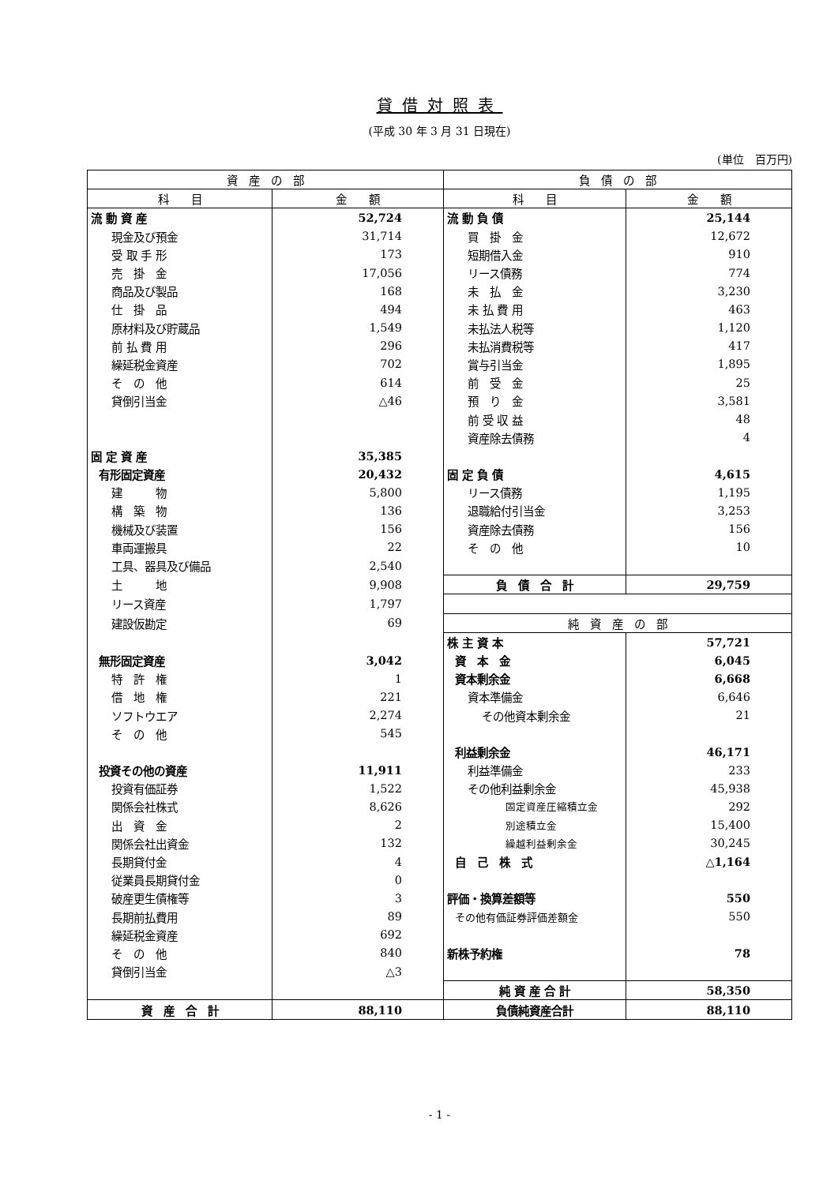貸借対照表
(平成 30 年 3 月 31 日現在)
(単位　百万円)
| 資 産 の 部 | | 負 債 の 部 | |
| --- | --- | --- | --- |
| 科 目 | 金 額 | 科 目 | 金 額 |
| 流 動 資 産 | 52,724 | 流 動 負 債 | 25,144 |
| 現金及び預金 | 31,714 | 買 掛 金 | 12,672 |
| 受 取 手 形 | 173 | 短期借入金 | 910 |
| 売 掛 金 | 17,056 | リース債務 | 774 |
| 商品及び製品 | 168 | 未 払 金 | 3,230 |
| 仕 掛 品 | 494 | 未 払 費 用 | 463 |
| 原材料及び貯蔵品 | 1,549 | 未払法人税等 | 1,120 |
| 前 払 費 用 | 296 | 未払消費税等 | 417 |
| 繰延税金資産 | 702 | 賞与引当金 | 1,895 |
| そ の 他 | 614 | 前 受 金 | 25 |
| 貸倒引当金 | △46 | 預 り 金 | 3,581 |
| | | 前 受 収 益 | 48 |
| | | 資産除去債務 | 4 |
| 固 定 資 産 | 35,385 | | |
| 有形固定資産 | 20,432 | 固 定 負 債 | 4,615 |
| 建 物 | 5,800 | リース債務 | 1,195 |
| 構 築 物 | 136 | 退職給付引当金 | 3,253 |
| 機械及び装置 | 156 | 資産除去債務 | 156 |
| 車両運搬具 | 22 | そ の 他 | 10 |
| 工具、器具及び備品 | 2,540 | | |
| 土 地 | 9,908 | 負 債 合 計 | 29,759 |
| リース資産 | 1,797 | | |
| 建設仮勘定 | 69 | 純 資 産 の 部 | |
| | | 株 主 資 本 | 57,721 |
| 無形固定資産 | 3,042 | 資 本 金 | 6,045 |
| 特 許 権 | 1 | 資本剰余金 | 6,668 |
| 借 地 権 | 221 | 資本準備金 | 6,646 |
| ソフトウエア | 2,274 | その他資本剰余金 | 21 |
| そ の 他 | 545 | | |
| | | 利益剰余金 | 46,171 |
| 投資その他の資産 | 11,911 | 利益準備金 | 233 |
| 投資有価証券 | 1,522 | その他利益剰余金 | 45,938 |
| 関係会社株式 | 8,626 | 固定資産圧縮積立金 | 292 |
| 出 資 金 | 2 | 別途積立金 | 15,400 |
| 関係会社出資金 | 132 | 繰越利益剰余金 | 30,245 |
| 長期貸付金 | 4 | 自 己 株 式 | △1,164 |
| 従業員長期貸付金 | 0 | | |
| 破産更生債権等 | 3 | 評価・換算差額等 | 550 |
| 長期前払費用 | 89 | その他有価証券評価差額金 | 550 |
| 繰延税金資産 | 692 | | |
| そ の 他 | 840 | 新株予約権 | 78 |
| 貸倒引当金 | △3 | | |
| | | 純 資 産 合 計 | 58,350 |
| 資 産 合 計 | 88,110 | 負債純資産合計 | 88,110 |
- 1 -